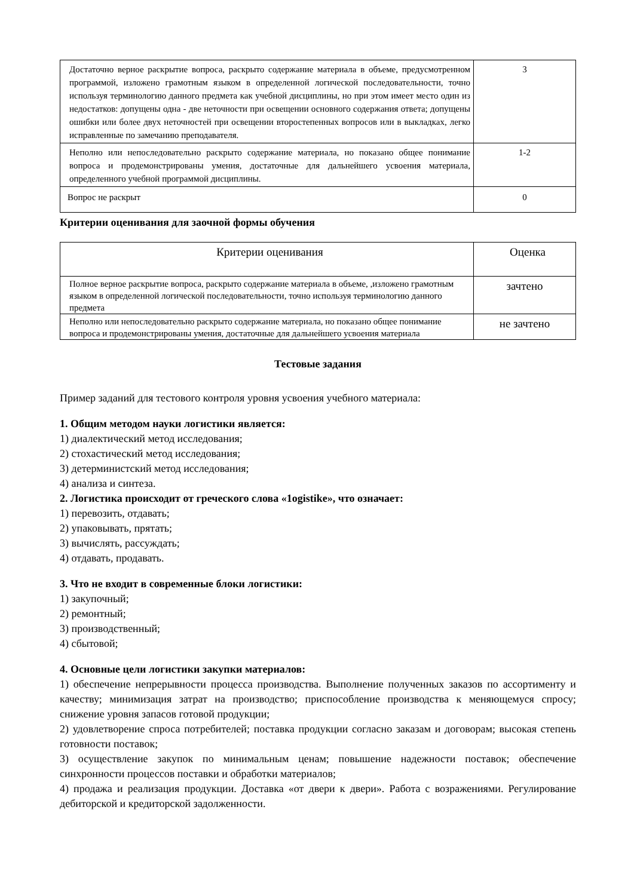| Достаточно верное раскрытие вопроса, раскрыто содержание материала в объеме, предусмотренном программой, изложено грамотным языком в определенной логической последовательности, точно используя терминологию данного предмета как учебной дисциплины, но при этом имеет место один из недостатков: допущены одна - две неточности при освещении основного содержания ответа; допущены ошибки или более двух неточностей при освещении второстепенных вопросов или в выкладках, легко исправленные по замечанию преподавателя. | 3 |
| Неполно или непоследовательно раскрыто содержание материала, но показано общее понимание вопроса и продемонстрированы умения, достаточные для дальнейшего усвоения материала, определенного учебной программой дисциплины. | 1-2 |
| Вопрос не раскрыт | 0 |
Критерии оценивания для заочной формы обучения
| Критерии оценивания | Оценка |
| --- | --- |
| Полное верное раскрытие вопроса, раскрыто содержание материала в объеме, ,изложено грамотным языком в определенной логической последовательности, точно используя терминологию данного предмета | зачтено |
| Неполно или непоследовательно раскрыто содержание материала, но показано общее понимание вопроса и продемонстрированы умения, достаточные для дальнейшего усвоения материала | не зачтено |
Тестовые задания
Пример заданий для тестового контроля уровня усвоения учебного материала:
1. Общим методом науки логистики является:
1) диалектический метод исследования;
2) стохастический метод исследования;
3) детерминистский метод исследования;
4) анализа и синтеза.
2. Логистика происходит от греческого слова «1ogistike», что означает:
1) перевозить, отдавать;
2) упаковывать, прятать;
3) вычислять, рассуждать;
4) отдавать, продавать.
3. Что не входит в современные блоки логистики:
1) закупочный;
2) ремонтный;
3) производственный;
4) сбытовой;
4. Основные цели логистики закупки материалов:
1) обеспечение непрерывности процесса производства. Выполнение полученных заказов по ассортименту и качеству; минимизация затрат на производство; приспособление производства к меняющемуся спросу; снижение уровня запасов готовой продукции;
2) удовлетворение спроса потребителей; поставка продукции согласно заказам и договорам; высокая степень готовности поставок;
3) осуществление закупок по минимальным ценам; повышение надежности поставок; обеспечение синхронности процессов поставки и обработки материалов;
4) продажа и реализация продукции. Доставка «от двери к двери». Работа с возражениями. Регулирование дебиторской и кредиторской задолженности.